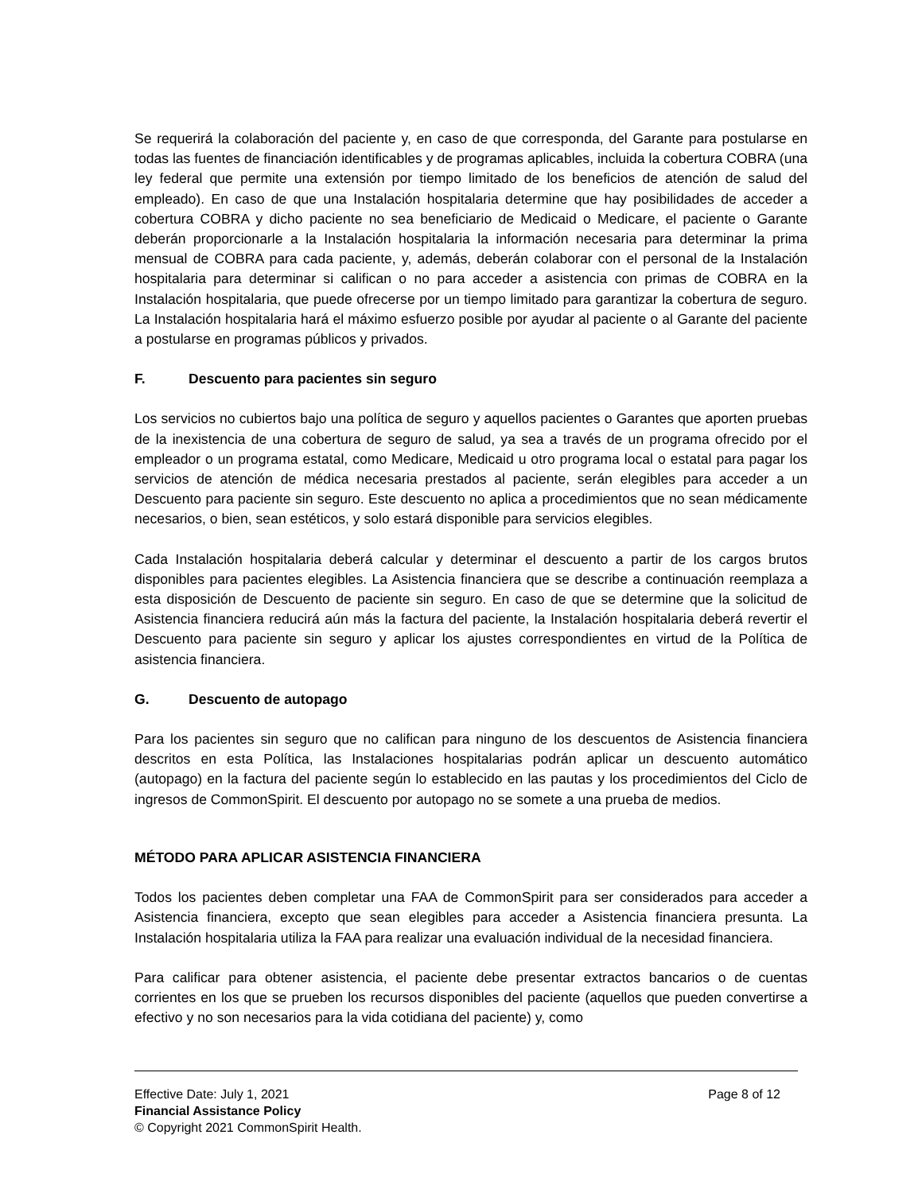Se requerirá la colaboración del paciente y, en caso de que corresponda, del Garante para postularse en todas las fuentes de financiación identificables y de programas aplicables, incluida la cobertura COBRA (una ley federal que permite una extensión por tiempo limitado de los beneficios de atención de salud del empleado). En caso de que una Instalación hospitalaria determine que hay posibilidades de acceder a cobertura COBRA y dicho paciente no sea beneficiario de Medicaid o Medicare, el paciente o Garante deberán proporcionarle a la Instalación hospitalaria la información necesaria para determinar la prima mensual de COBRA para cada paciente, y, además, deberán colaborar con el personal de la Instalación hospitalaria para determinar si califican o no para acceder a asistencia con primas de COBRA en la Instalación hospitalaria, que puede ofrecerse por un tiempo limitado para garantizar la cobertura de seguro. La Instalación hospitalaria hará el máximo esfuerzo posible por ayudar al paciente o al Garante del paciente a postularse en programas públicos y privados.
F. Descuento para pacientes sin seguro
Los servicios no cubiertos bajo una política de seguro y aquellos pacientes o Garantes que aporten pruebas de la inexistencia de una cobertura de seguro de salud, ya sea a través de un programa ofrecido por el empleador o un programa estatal, como Medicare, Medicaid u otro programa local o estatal para pagar los servicios de atención de médica necesaria prestados al paciente, serán elegibles para acceder a un Descuento para paciente sin seguro. Este descuento no aplica a procedimientos que no sean médicamente necesarios, o bien, sean estéticos, y solo estará disponible para servicios elegibles.
Cada Instalación hospitalaria deberá calcular y determinar el descuento a partir de los cargos brutos disponibles para pacientes elegibles. La Asistencia financiera que se describe a continuación reemplaza a esta disposición de Descuento de paciente sin seguro. En caso de que se determine que la solicitud de Asistencia financiera reducirá aún más la factura del paciente, la Instalación hospitalaria deberá revertir el Descuento para paciente sin seguro y aplicar los ajustes correspondientes en virtud de la Política de asistencia financiera.
G. Descuento de autopago
Para los pacientes sin seguro que no califican para ninguno de los descuentos de Asistencia financiera descritos en esta Política, las Instalaciones hospitalarias podrán aplicar un descuento automático (autopago) en la factura del paciente según lo establecido en las pautas y los procedimientos del Ciclo de ingresos de CommonSpirit. El descuento por autopago no se somete a una prueba de medios.
MÉTODO PARA APLICAR ASISTENCIA FINANCIERA
Todos los pacientes deben completar una FAA de CommonSpirit para ser considerados para acceder a Asistencia financiera, excepto que sean elegibles para acceder a Asistencia financiera presunta. La Instalación hospitalaria utiliza la FAA para realizar una evaluación individual de la necesidad financiera.
Para calificar para obtener asistencia, el paciente debe presentar extractos bancarios o de cuentas corrientes en los que se prueben los recursos disponibles del paciente (aquellos que pueden convertirse a efectivo y no son necesarios para la vida cotidiana del paciente) y, como
Effective Date: July 1, 2021 Page 8 of 12
Financial Assistance Policy
© Copyright 2021 CommonSpirit Health.